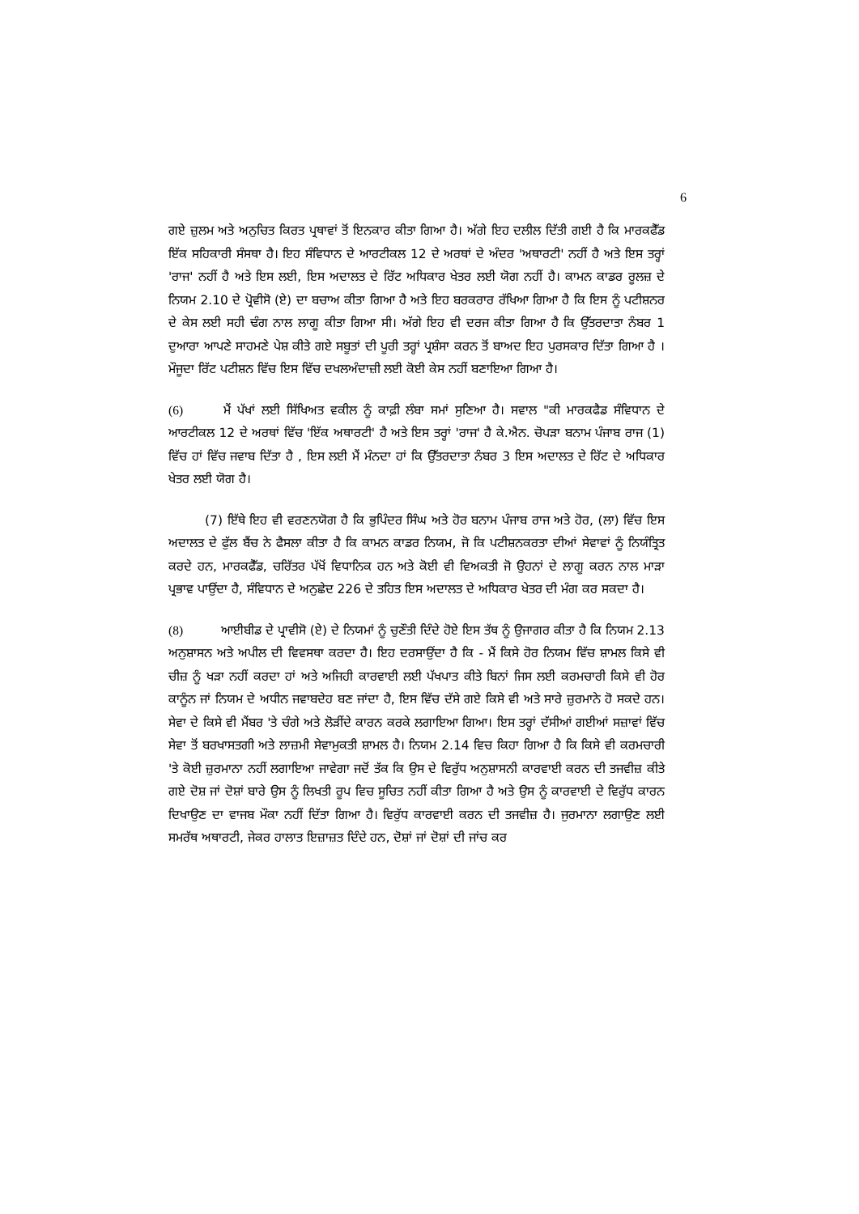6
ਗਏ ਜ਼ੁਲਮ ਅਤੇ ਅਨੁਚਿਤ ਕਿਰਤ ਪ੍ਰਥਾਵਾਂ ਤੋਂ ਇਨਕਾਰ ਕੀਤਾ ਗਿਆ ਹੈ। ਅੱਗੇ ਇਹ ਦਲੀਲ ਦਿੱਤੀ ਗਈ ਹੈ ਕਿ ਮਾਰਕਫੈੱਡ ਇੱਕ ਸਹਿਕਾਰੀ ਸੰਸਥਾ ਹੈ। ਇਹ ਸੰਵਿਧਾਨ ਦੇ ਆਰਟੀਕਲ 12 ਦੇ ਅਰਥਾਂ ਦੇ ਅੰਦਰ 'ਅਥਾਰਟੀ' ਨਹੀਂ ਹੈ ਅਤੇ ਇਸ ਤਰ੍ਹਾਂ 'ਰਾਜ' ਨਹੀਂ ਹੈ ਅਤੇ ਇਸ ਲਈ, ਇਸ ਅਦਾਲਤ ਦੇ ਰਿੱਟ ਅਧਿਕਾਰ ਖੇਤਰ ਲਈ ਯੋਗ ਨਹੀਂ ਹੈ। ਕਾਮਨ ਕਾਡਰ ਰੂਲਜ਼ ਦੇ ਨਿਯਮ 2.10 ਦੇ ਪ੍ਰੋਵੀਸੋ (ਏ) ਦਾ ਬਚਾਅ ਕੀਤਾ ਗਿਆ ਹੈ ਅਤੇ ਇਹ ਬਰਕਰਾਰ ਰੱਖਿਆ ਗਿਆ ਹੈ ਕਿ ਇਸ ਨੂੰ ਪਟੀਸ਼ਨਰ ਦੇ ਕੇਸ ਲਈ ਸਹੀ ਢੰਗ ਨਾਲ ਲਾਗੂ ਕੀਤਾ ਗਿਆ ਸੀ। ਅੱਗੇ ਇਹ ਵੀ ਦਰਜ ਕੀਤਾ ਗਿਆ ਹੈ ਕਿ ਉੱਤਰਦਾਤਾ ਨੰਬਰ 1 ਦੁਆਰਾ ਆਪਣੇ ਸਾਹਮਣੇ ਪੇਸ਼ ਕੀਤੇ ਗਏ ਸਬੂਤਾਂ ਦੀ ਪੂਰੀ ਤਰ੍ਹਾਂ ਪ੍ਰਸ਼ੰਸਾ ਕਰਨ ਤੋਂ ਬਾਅਦ ਇਹ ਪੁਰਸਕਾਰ ਦਿੱਤਾ ਗਿਆ ਹੈ । ਮੌਜੂਦਾ ਰਿੱਟ ਪਟੀਸ਼ਨ ਵਿੱਚ ਇਸ ਵਿੱਚ ਦਖਲਅੰਦਾਜ਼ੀ ਲਈ ਕੋਈ ਕੇਸ ਨਹੀਂ ਬਣਾਇਆ ਗਿਆ ਹੈ।
(6) ਮੈਂ ਪੱਖਾਂ ਲਈ ਸਿੱਖਿਅਤ ਵਕੀਲ ਨੂੰ ਕਾਫ਼ੀ ਲੰਬਾ ਸਮਾਂ ਸੁਣਿਆ ਹੈ। ਸਵਾਲ "ਕੀ ਮਾਰਕਫੈਡ ਸੰਵਿਧਾਨ ਦੇ ਆਰਟੀਕਲ 12 ਦੇ ਅਰਥਾਂ ਵਿੱਚ 'ਇੱਕ ਅਥਾਰਟੀ' ਹੈ ਅਤੇ ਇਸ ਤਰ੍ਹਾਂ 'ਰਾਜ' ਹੈ ਕੇ.ਐਨ. ਚੋਪੜਾ ਬਨਾਮ ਪੰਜਾਬ ਰਾਜ (1) ਵਿੱਚ ਹਾਂ ਵਿੱਚ ਜਵਾਬ ਦਿੱਤਾ ਹੈ , ਇਸ ਲਈ ਮੈਂ ਮੰਨਦਾ ਹਾਂ ਕਿ ਉੱਤਰਦਾਤਾ ਨੰਬਰ 3 ਇਸ ਅਦਾਲਤ ਦੇ ਰਿੱਟ ਦੇ ਅਧਿਕਾਰ ਖੇਤਰ ਲਈ ਯੋਗ ਹੈ।
(7) ਇੱਥੇ ਇਹ ਵੀ ਵਰਣਨਯੋਗ ਹੈ ਕਿ ਭੁਪਿੰਦਰ ਸਿੰਘ ਅਤੇ ਹੋਰ ਬਨਾਮ ਪੰਜਾਬ ਰਾਜ ਅਤੇ ਹੋਰ, (ਲਾ) ਵਿੱਚ ਇਸ ਅਦਾਲਤ ਦੇ ਫੁੱਲ ਬੈਂਚ ਨੇ ਫੈਸਲਾ ਕੀਤਾ ਹੈ ਕਿ ਕਾਮਨ ਕਾਡਰ ਨਿਯਮ, ਜੋ ਕਿ ਪਟੀਸ਼ਨਕਰਤਾ ਦੀਆਂ ਸੇਵਾਵਾਂ ਨੂੰ ਨਿਯੰਤ੍ਰਿਤ ਕਰਦੇ ਹਨ, ਮਾਰਕਫੈੱਡ, ਚਰਿੱਤਰ ਪੱਖੋਂ ਵਿਧਾਨਿਕ ਹਨ ਅਤੇ ਕੋਈ ਵੀ ਵਿਅਕਤੀ ਜੋ ਉਹਨਾਂ ਦੇ ਲਾਗੂ ਕਰਨ ਨਾਲ ਮਾੜਾ ਪ੍ਰਭਾਵ ਪਾਉਂਦਾ ਹੈ, ਸੰਵਿਧਾਨ ਦੇ ਅਨੁਛੇਦ 226 ਦੇ ਤਹਿਤ ਇਸ ਅਦਾਲਤ ਦੇ ਅਧਿਕਾਰ ਖੇਤਰ ਦੀ ਮੰਗ ਕਰ ਸਕਦਾ ਹੈ।
(8) ਆਈਬੀਡ ਦੇ ਪ੍ਰਾਵੀਸੋ (ਏ) ਦੇ ਨਿਯਮਾਂ ਨੂੰ ਚੁਣੌਤੀ ਦਿੰਦੇ ਹੋਏ ਇਸ ਤੱਥ ਨੂੰ ਉਜਾਗਰ ਕੀਤਾ ਹੈ ਕਿ ਨਿਯਮ 2.13 ਅਨੁਸ਼ਾਸਨ ਅਤੇ ਅਪੀਲ ਦੀ ਵਿਵਸਥਾ ਕਰਦਾ ਹੈ। ਇਹ ਦਰਸਾਉਂਦਾ ਹੈ ਕਿ - ਮੈਂ ਕਿਸੇ ਹੋਰ ਨਿਯਮ ਵਿੱਚ ਸ਼ਾਮਲ ਕਿਸੇ ਵੀ ਚੀਜ਼ ਨੂੰ ਖੜਾ ਨਹੀਂ ਕਰਦਾ ਹਾਂ ਅਤੇ ਅਜਿਹੀ ਕਾਰਵਾਈ ਲਈ ਪੱਖਪਾਤ ਕੀਤੇ ਬਿਨਾਂ ਜਿਸ ਲਈ ਕਰਮਚਾਰੀ ਕਿਸੇ ਵੀ ਹੋਰ ਕਾਨੂੰਨ ਜਾਂ ਨਿਯਮ ਦੇ ਅਧੀਨ ਜਵਾਬਦੇਹ ਬਣ ਜਾਂਦਾ ਹੈ, ਇਸ ਵਿੱਚ ਦੱਸੇ ਗਏ ਕਿਸੇ ਵੀ ਅਤੇ ਸਾਰੇ ਜ਼ੁਰਮਾਨੇ ਹੋ ਸਕਦੇ ਹਨ। ਸੇਵਾ ਦੇ ਕਿਸੇ ਵੀ ਮੈਂਬਰ 'ਤੇ ਚੰਗੇ ਅਤੇ ਲੋੜੀਂਦੇ ਕਾਰਨ ਕਰਕੇ ਲਗਾਇਆ ਗਿਆ। ਇਸ ਤਰ੍ਹਾਂ ਦੱਸੀਆਂ ਗਈਆਂ ਸਜ਼ਾਵਾਂ ਵਿੱਚ ਸੇਵਾ ਤੋਂ ਬਰਖਾਸਤਗੀ ਅਤੇ ਲਾਜ਼ਮੀ ਸੇਵਾਮੁਕਤੀ ਸ਼ਾਮਲ ਹੈ। ਨਿਯਮ 2.14 ਵਿਚ ਕਿਹਾ ਗਿਆ ਹੈ ਕਿ ਕਿਸੇ ਵੀ ਕਰਮਚਾਰੀ 'ਤੇ ਕੋਈ ਜ਼ੁਰਮਾਨਾ ਨਹੀਂ ਲਗਾਇਆ ਜਾਵੇਗਾ ਜਦੋਂ ਤੱਕ ਕਿ ਉਸ ਦੇ ਵਿਰੁੱਧ ਅਨੁਸ਼ਾਸਨੀ ਕਾਰਵਾਈ ਕਰਨ ਦੀ ਤਜਵੀਜ਼ ਕੀਤੇ ਗਏ ਦੋਸ਼ ਜਾਂ ਦੋਸ਼ਾਂ ਬਾਰੇ ਉਸ ਨੂੰ ਲਿਖਤੀ ਰੂਪ ਵਿਚ ਸੂਚਿਤ ਨਹੀਂ ਕੀਤਾ ਗਿਆ ਹੈ ਅਤੇ ਉਸ ਨੂੰ ਕਾਰਵਾਈ ਦੇ ਵਿਰੁੱਧ ਕਾਰਨ ਦਿਖਾਉਣ ਦਾ ਵਾਜਬ ਮੌਕਾ ਨਹੀਂ ਦਿੱਤਾ ਗਿਆ ਹੈ। ਵਿਰੁੱਧ ਕਾਰਵਾਈ ਕਰਨ ਦੀ ਤਜਵੀਜ਼ ਹੈ। ਜੁਰਮਾਨਾ ਲਗਾਉਣ ਲਈ ਸਮਰੱਥ ਅਥਾਰਟੀ, ਜੇਕਰ ਹਾਲਾਤ ਇਜ਼ਾਜ਼ਤ ਦਿੰਦੇ ਹਨ, ਦੋਸ਼ਾਂ ਜਾਂ ਦੋਸ਼ਾਂ ਦੀ ਜਾਂਚ ਕਰ